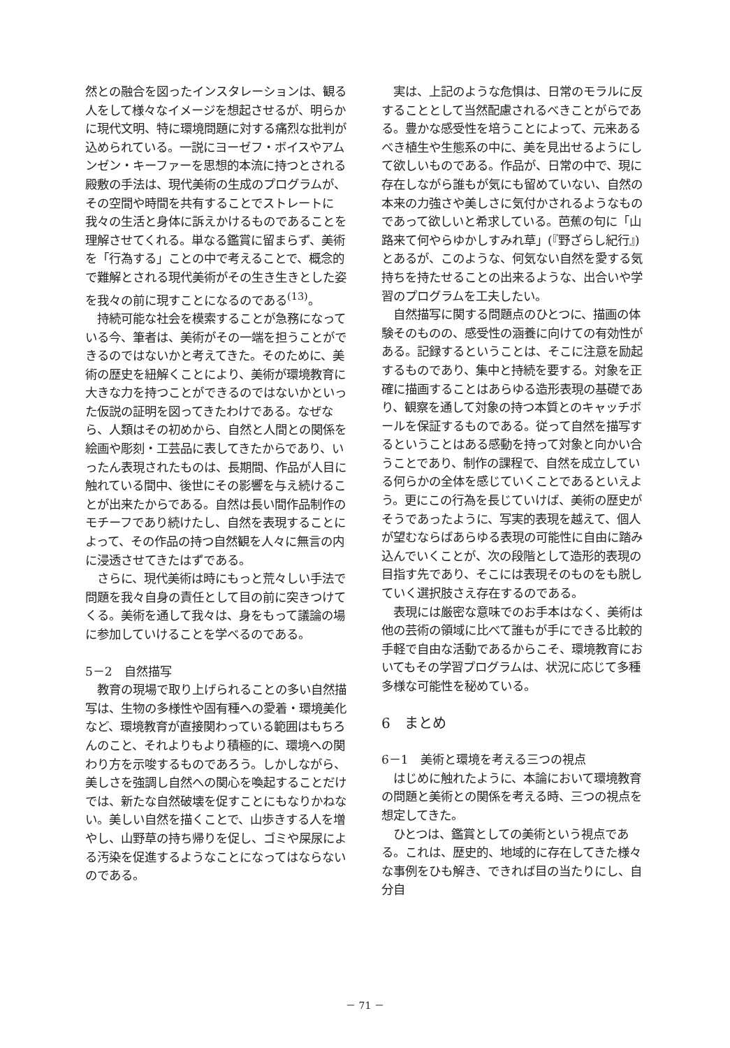然との融合を図ったインスタレーションは、観る人をして様々なイメージを想起させるが、明らかに現代文明、特に環境問題に対する痛烈な批判が込められている。一説にヨーゼフ・ボイスやアムンゼン・キーファーを思想的本流に持つとされる殿敷の手法は、現代美術の生成のプログラムが、その空間や時間を共有することでストレートに我々の生活と身体に訴えかけるものであることを理解させてくれる。単なる鑑賞に留まらず、美術を「行為する」ことの中で考えることで、概念的で難解とされる現代美術がその生き生きとした姿を我々の前に現すことになるのである<sup>(13)</sup>。
持続可能な社会を模索することが急務になっている今、筆者は、美術がその一端を担うことができるのではないかと考えてきた。そのために、美術の歴史を紐解くことにより、美術が環境教育に大きな力を持つことができるのではないかといった仮説の証明を図ってきたわけである。なぜなら、人類はその初めから、自然と人間との関係を絵画や彫刻・工芸品に表してきたからであり、いったん表現されたものは、長期間、作品が人目に触れている間中、後世にその影響を与え続けることが出来たからである。自然は長い間作品制作のモチーフであり続けたし、自然を表現することによって、その作品の持つ自然観を人々に無言の内に浸透させてきたはずである。
さらに、現代美術は時にもっと荒々しい手法で問題を我々自身の責任として目の前に突きつけてくる。美術を通して我々は、身をもって議論の場に参加していけることを学べるのである。
5－2　自然描写
教育の現場で取り上げられることの多い自然描写は、生物の多様性や固有種への愛着・環境美化など、環境教育が直接関わっている範囲はもちろんのこと、それよりもより積極的に、環境への関わり方を示唆するものであろう。しかしながら、美しさを強調し自然への関心を喚起することだけでは、新たな自然破壊を促すことにもなりかねない。美しい自然を描くことで、山歩きする人を増やし、山野草の持ち帰りを促し、ゴミや屎尿による汚染を促進するようなことになってはならないのである。
実は、上記のような危惧は、日常のモラルに反することとして当然配慮されるべきことがらである。豊かな感受性を培うことによって、元来あるべき植生や生態系の中に、美を見出せるようにして欲しいものである。作品が、日常の中で、現に存在しながら誰もが気にも留めていない、自然の本来の力強さや美しさに気付かされるようなものであって欲しいと希求している。芭蕉の句に「山路来て何やらゆかしすみれ草」(『野ざらし紀行』)とあるが、このような、何気ない自然を愛する気持ちを持たせることの出来るような、出合いや学習のプログラムを工夫したい。
自然描写に関する問題点のひとつに、描画の体験そのものの、感受性の涵養に向けての有効性がある。記録するということは、そこに注意を励起するものであり、集中と持続を要する。対象を正確に描画することはあらゆる造形表現の基礎であり、観察を通して対象の持つ本質とのキャッチボールを保証するものである。従って自然を描写するということはある感動を持って対象と向かい合うことであり、制作の課程で、自然を成立している何らかの全体を感じていくことであるといえよう。更にこの行為を長じていけば、美術の歴史がそうであったように、写実的表現を越えて、個人が望むならばあらゆる表現の可能性に自由に踏み込んでいくことが、次の段階として造形的表現の目指す先であり、そこには表現そのものをも脱していく選択肢さえ存在するのである。
表現には厳密な意味でのお手本はなく、美術は他の芸術の領域に比べて誰もが手にできる比較的手軽で自由な活動であるからこそ、環境教育においてもその学習プログラムは、状況に応じて多種多様な可能性を秘めている。
6　まとめ
6－1　美術と環境を考える三つの視点
はじめに触れたように、本論において環境教育の問題と美術との関係を考える時、三つの視点を想定してきた。
ひとつは、鑑賞としての美術という視点である。これは、歴史的、地域的に存在してきた様々な事例をひも解き、できれば目の当たりにし、自分自
－ 71 －